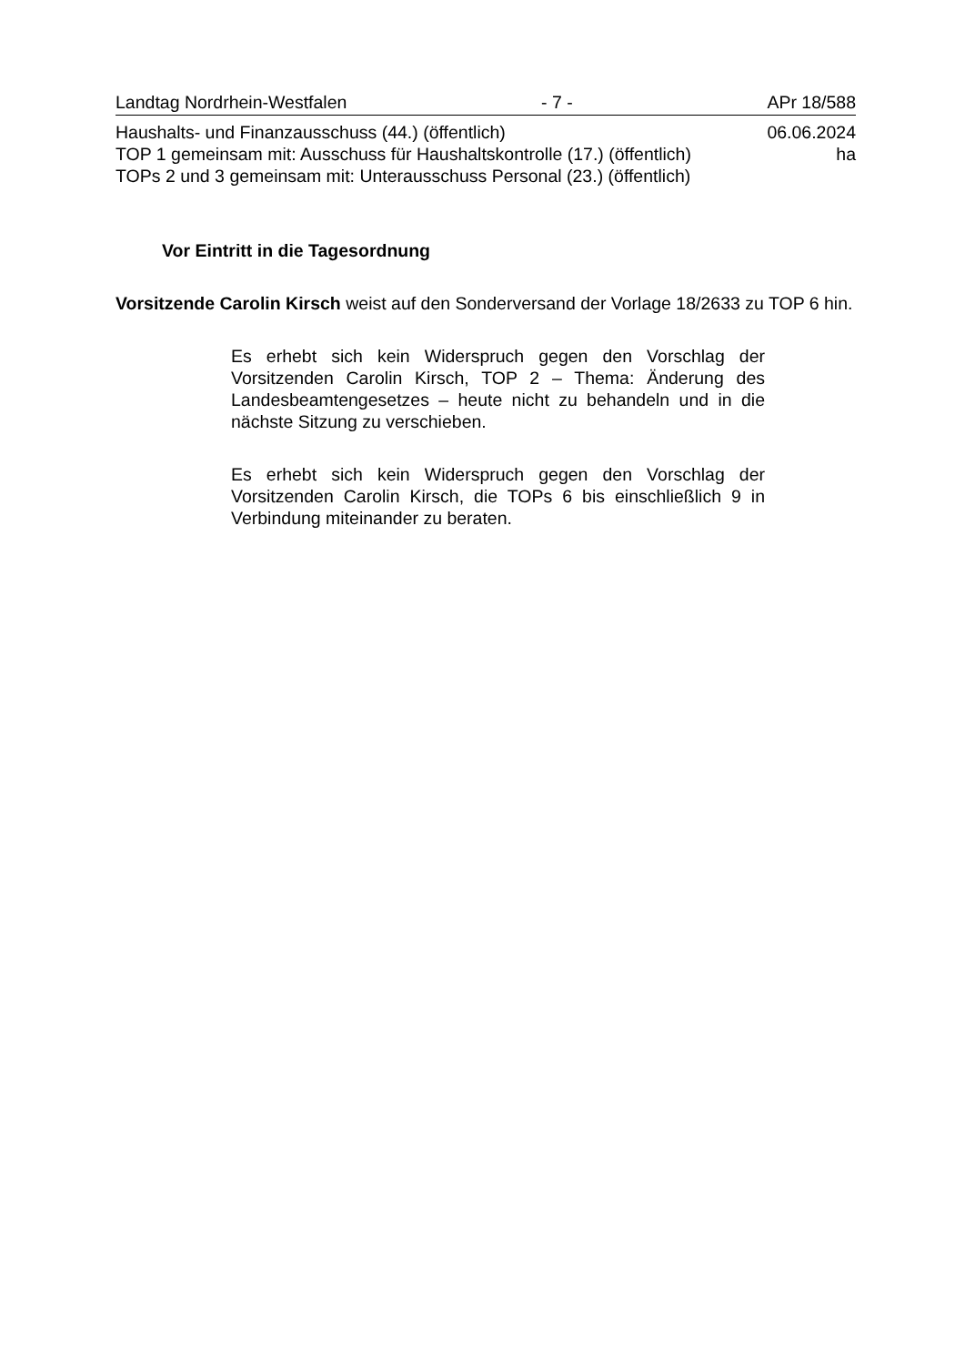Landtag Nordrhein-Westfalen - 7 - APr 18/588
Haushalts- und Finanzausschuss (44.) (öffentlich) 06.06.2024
TOP 1 gemeinsam mit: Ausschuss für Haushaltskontrolle (17.) (öffentlich) ha
TOPs 2 und 3 gemeinsam mit: Unterausschuss Personal (23.) (öffentlich)
Vor Eintritt in die Tagesordnung
Vorsitzende Carolin Kirsch weist auf den Sonderversand der Vorlage 18/2633 zu TOP 6 hin.
Es erhebt sich kein Widerspruch gegen den Vorschlag der Vorsitzenden Carolin Kirsch, TOP 2 – Thema: Änderung des Landesbeamtengesetzes – heute nicht zu behandeln und in die nächste Sitzung zu verschieben.
Es erhebt sich kein Widerspruch gegen den Vorschlag der Vorsitzenden Carolin Kirsch, die TOPs 6 bis einschließlich 9 in Verbindung miteinander zu beraten.